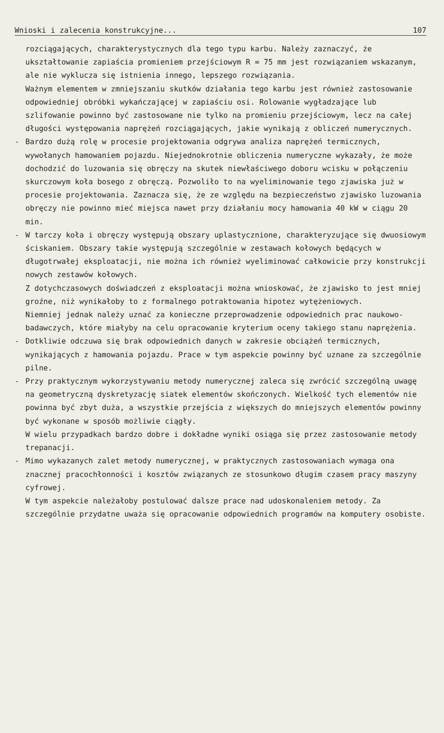Wnioski i zalecenia konstrukcyjne... 107
rozciągających, charakterystycznych dla tego typu karbu. Należy zaznaczyć, że ukształtowanie zapiaścia promieniem przejściowym R = 75 mm jest rozwiązaniem wskazanym, ale nie wyklucza się istnienia innego, lepszego rozwiązania.
Ważnym elementem w zmniejszaniu skutków działania tego karbu jest również zastosowanie odpowiedniej obróbki wykańczającej w zapiaściu osi. Rolowanie wygładzające lub szlifowanie powinno być zastosowane nie tylko na promieniu przejściowym, lecz na całej długości występowania naprężeń rozciągających, jakie wynikają z obliczeń numerycznych.
- Bardzo dużą rolę w procesie projektowania odgrywa analiza naprężeń termicznych, wywołanych hamowaniem pojazdu. Niejednokrotnie obliczenia numeryczne wykazały, że może dochodzić do luzowania się obręczy na skutek niewłaściwego doboru wcisku w połączeniu skurczowym koła bosego z obręczą. Pozwoliło to na wyeliminowanie tego zjawiska już w procesie projektowania. Zaznacza się, że ze względu na bezpieczeństwo zjawisko luzowania obręczy nie powinno mieć miejsca nawet przy działaniu mocy hamowania 40 kW w ciągu 20 min.
- W tarczy koła i obręczy występują obszary uplastycznione, charakteryzujące się dwuosiowym ściskaniem. Obszary takie występują szczególnie w zestawach kołowych będących w długotrwałej eksploatacji, nie można ich również wyeliminować całkowicie przy konstrukcji nowych zestawów kołowych.
Z dotychczasowych doświadczeń z eksploatacji można wnioskować, że zjawisko to jest mniej groźne, niż wynikałoby to z formalnego potraktowania hipotez wytężeniowych.
Niemniej jednak należy uznać za konieczne przeprowadzenie odpowiednich prac naukowo-badawczych, które miałyby na celu opracowanie kryterium oceny takiego stanu naprężenia.
- Dotkliwie odczuwa się brak odpowiednich danych w zakresie obciążeń termicznych, wynikających z hamowania pojazdu. Prace w tym aspekcie powinny być uznane za szczególnie pilne.
- Przy praktycznym wykorzystywaniu metody numerycznej zaleca się zwrócić szczególną uwagę na geometryczną dyskretyzację siatek elementów skończonych. Wielkość tych elementów nie powinna być zbyt duża, a wszystkie przejścia z większych do mniejszych elementów powinny być wykonane w sposób możliwie ciągły.
W wielu przypadkach bardzo dobre i dokładne wyniki osiąga się przez zastosowanie metody trepanacji.
- Mimo wykazanych zalet metody numerycznej, w praktycznych zastosowaniach wymaga ona znacznej pracochłonności i kosztów związanych ze stosunkowo długim czasem pracy maszyny cyfrowej.
W tym aspekcie należałoby postulować dalsze prace nad udoskonaleniem metody. Za szczególnie przydatne uważa się opracowanie odpowiednich programów na komputery osobiste.